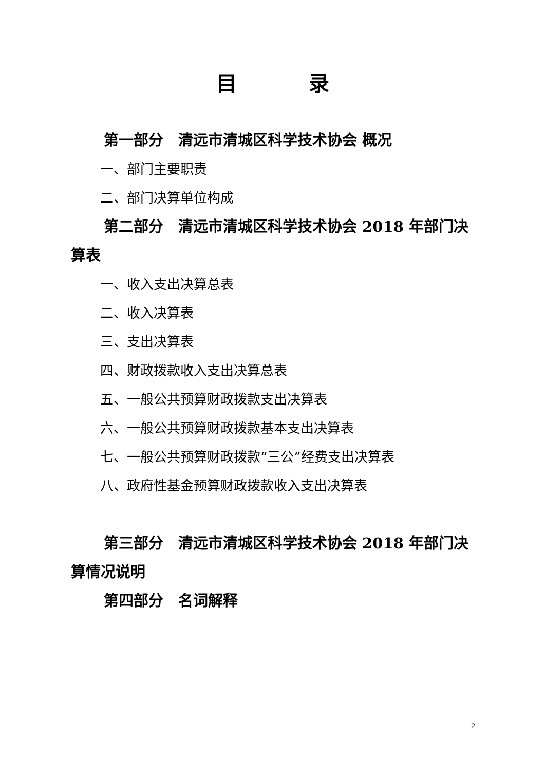目录
第一部分　清远市清城区科学技术协会 概况
一、部门主要职责
二、部门决算单位构成
第二部分　清远市清城区科学技术协会 2018 年部门决算表
一、收入支出决算总表
二、收入决算表
三、支出决算表
四、财政拨款收入支出决算总表
五、一般公共预算财政拨款支出决算表
六、一般公共预算财政拨款基本支出决算表
七、一般公共预算财政拨款“三公”经费支出决算表
八、政府性基金预算财政拨款收入支出决算表
第三部分　清远市清城区科学技术协会 2018 年部门决算情况说明
第四部分　名词解释
2